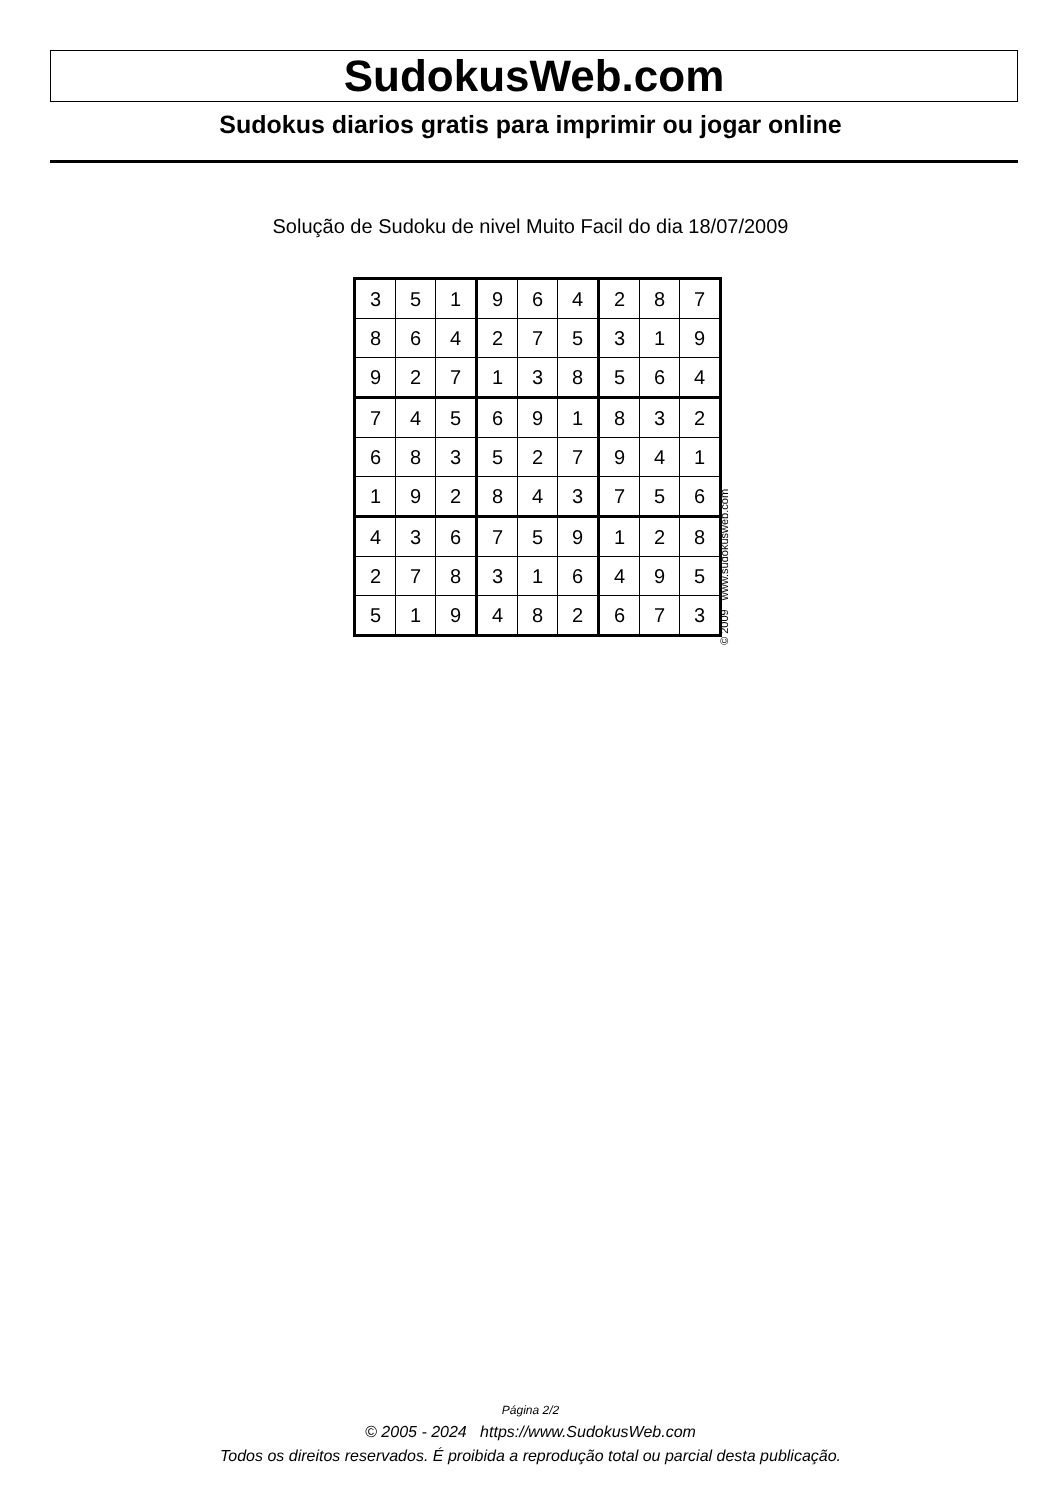SudokusWeb.com
Sudokus diarios gratis para imprimir ou jogar online
Solução de Sudoku de nivel Muito Facil do dia 18/07/2009
| 3 | 5 | 1 | 9 | 6 | 4 | 2 | 8 | 7 |
| 8 | 6 | 4 | 2 | 7 | 5 | 3 | 1 | 9 |
| 9 | 2 | 7 | 1 | 3 | 8 | 5 | 6 | 4 |
| 7 | 4 | 5 | 6 | 9 | 1 | 8 | 3 | 2 |
| 6 | 8 | 3 | 5 | 2 | 7 | 9 | 4 | 1 |
| 1 | 9 | 2 | 8 | 4 | 3 | 7 | 5 | 6 |
| 4 | 3 | 6 | 7 | 5 | 9 | 1 | 2 | 8 |
| 2 | 7 | 8 | 3 | 1 | 6 | 4 | 9 | 5 |
| 5 | 1 | 9 | 4 | 8 | 2 | 6 | 7 | 3 |
© 2009 www.sudokusweb.com
Página 2/2
© 2005 - 2024 https://www.SudokusWeb.com
Todos os direitos reservados. É proibida a reprodução total ou parcial desta publicação.